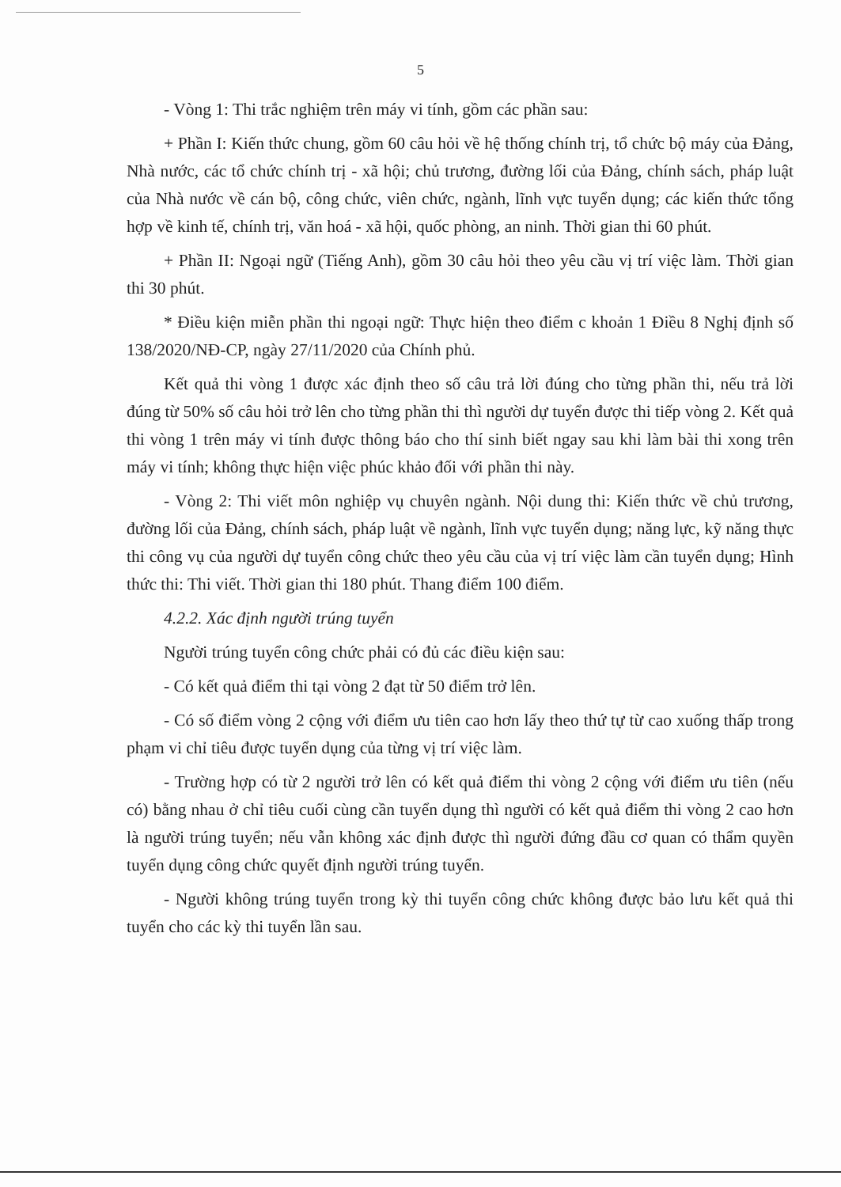5
- Vòng 1: Thi trắc nghiệm trên máy vi tính, gồm các phần sau:
+ Phần I: Kiến thức chung, gồm 60 câu hỏi về hệ thống chính trị, tổ chức bộ máy của Đảng, Nhà nước, các tổ chức chính trị - xã hội; chủ trương, đường lối của Đảng, chính sách, pháp luật của Nhà nước về cán bộ, công chức, viên chức, ngành, lĩnh vực tuyển dụng; các kiến thức tổng hợp về kinh tế, chính trị, văn hoá - xã hội, quốc phòng, an ninh. Thời gian thi 60 phút.
+ Phần II: Ngoại ngữ (Tiếng Anh), gồm 30 câu hỏi theo yêu cầu vị trí việc làm. Thời gian thi 30 phút.
* Điều kiện miễn phần thi ngoại ngữ: Thực hiện theo điểm c khoản 1 Điều 8 Nghị định số 138/2020/NĐ-CP, ngày 27/11/2020 của Chính phủ.
Kết quả thi vòng 1 được xác định theo số câu trả lời đúng cho từng phần thi, nếu trả lời đúng từ 50% số câu hỏi trở lên cho từng phần thi thì người dự tuyển được thi tiếp vòng 2. Kết quả thi vòng 1 trên máy vi tính được thông báo cho thí sinh biết ngay sau khi làm bài thi xong trên máy vi tính; không thực hiện việc phúc khảo đối với phần thi này.
- Vòng 2: Thi viết môn nghiệp vụ chuyên ngành. Nội dung thi: Kiến thức về chủ trương, đường lối của Đảng, chính sách, pháp luật về ngành, lĩnh vực tuyển dụng; năng lực, kỹ năng thực thi công vụ của người dự tuyển công chức theo yêu cầu của vị trí việc làm cần tuyển dụng; Hình thức thi: Thi viết. Thời gian thi 180 phút. Thang điểm 100 điểm.
4.2.2. Xác định người trúng tuyển
Người trúng tuyển công chức phải có đủ các điều kiện sau:
- Có kết quả điểm thi tại vòng 2 đạt từ 50 điểm trở lên.
- Có số điểm vòng 2 cộng với điểm ưu tiên cao hơn lấy theo thứ tự từ cao xuống thấp trong phạm vi chỉ tiêu được tuyển dụng của từng vị trí việc làm.
- Trường hợp có từ 2 người trở lên có kết quả điểm thi vòng 2 cộng với điểm ưu tiên (nếu có) bằng nhau ở chỉ tiêu cuối cùng cần tuyển dụng thì người có kết quả điểm thi vòng 2 cao hơn là người trúng tuyển; nếu vẫn không xác định được thì người đứng đầu cơ quan có thẩm quyền tuyển dụng công chức quyết định người trúng tuyển.
- Người không trúng tuyển trong kỳ thi tuyển công chức không được bảo lưu kết quả thi tuyển cho các kỳ thi tuyển lần sau.